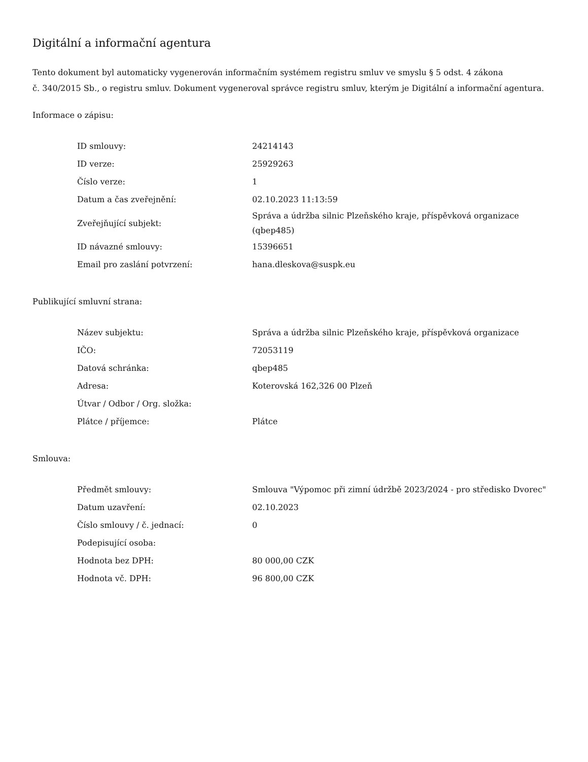Digitální a informační agentura
Tento dokument byl automaticky vygenerován informačním systémem registru smluv ve smyslu § 5 odst. 4 zákona
č. 340/2015 Sb., o registru smluv. Dokument vygeneroval správce registru smluv, kterým je Digitální a informační agentura.
Informace o zápisu:
| ID smlouvy: | 24214143 |
| ID verze: | 25929263 |
| Číslo verze: | 1 |
| Datum a čas zveřejnění: | 02.10.2023 11:13:59 |
| Zveřejňující subjekt: | Správa a údržba silnic Plzeňského kraje, příspěvková organizace (qbep485) |
| ID návazné smlouvy: | 15396651 |
| Email pro zaslání potvrzení: | hana.dleskova@suspk.eu |
Publikující smluvní strana:
| Název subjektu: | Správa a údržba silnic Plzeňského kraje, příspěvková organizace |
| IČO: | 72053119 |
| Datová schránka: | qbep485 |
| Adresa: | Koterovská 162,326 00 Plzeň |
| Útvar / Odbor / Org. složka: | |
| Plátce / příjemce: | Plátce |
Smlouva:
| Předmět smlouvy: | Smlouva "Výpomoc při zimní údržbě 2023/2024 - pro středisko Dvorec" |
| Datum uzavření: | 02.10.2023 |
| Číslo smlouvy / č. jednací: | 0 |
| Podepisující osoba: | |
| Hodnota bez DPH: | 80 000,00 CZK |
| Hodnota vč. DPH: | 96 800,00 CZK |